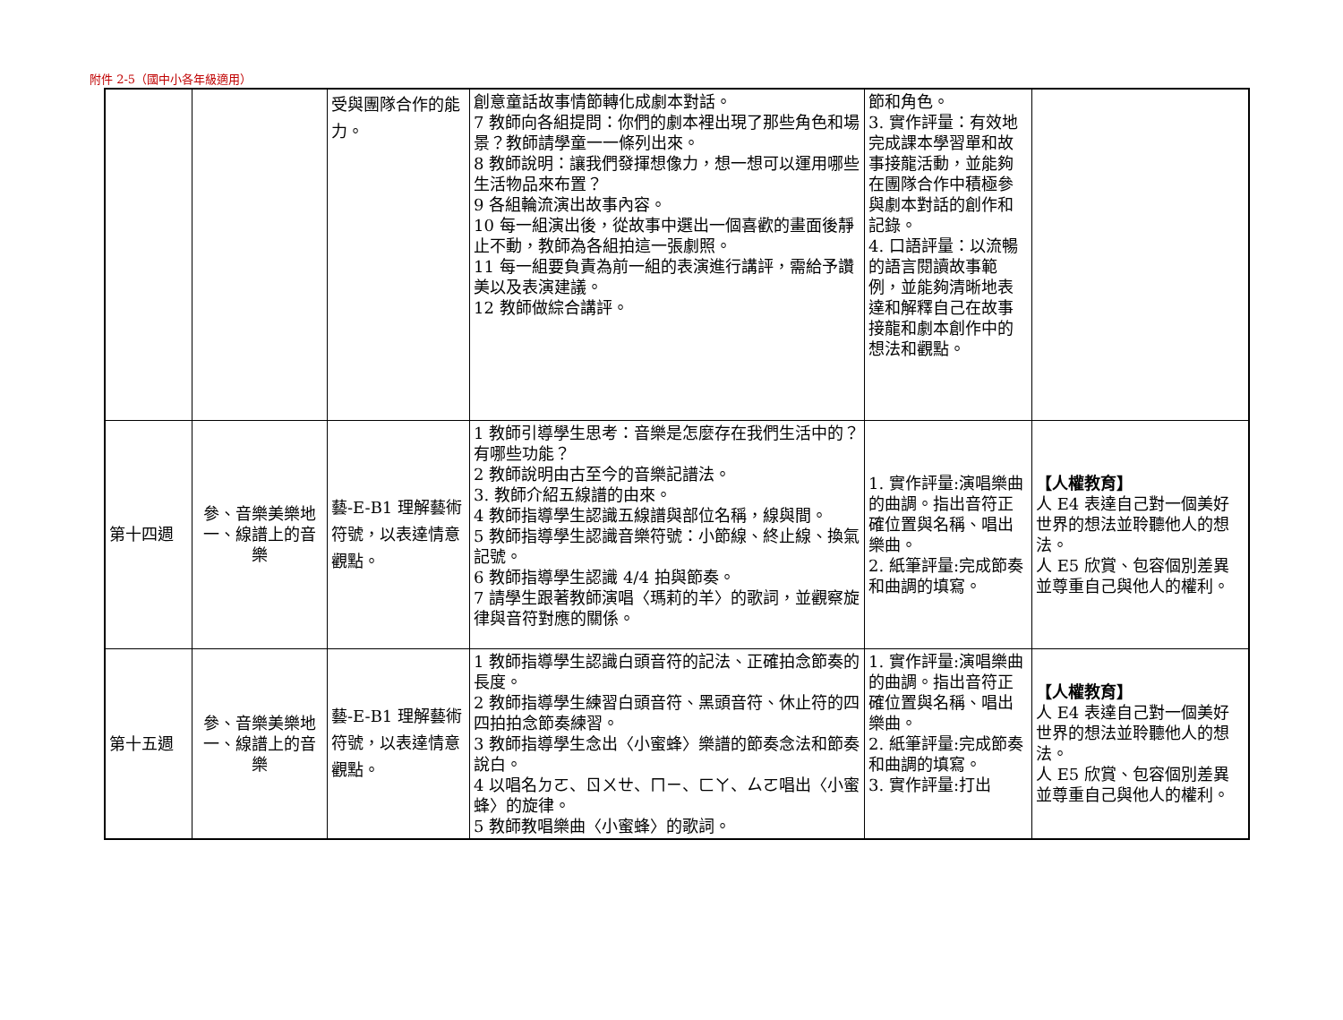附件 2-5（國中小各年級適用）
| | | 受與團隊合作的能力。 | 創意童話故事情節轉化成劇本對話。 7 教師向各組提問：你們的劇本裡出現了那些角色和場景？教師請學童一一條列出來。 8 教師說明：讓我們發揮想像力，想一想可以運用哪些生活物品來布置？ 9 各組輪流演出故事內容。 10 每一組演出後，從故事中選出一個喜歡的畫面後靜止不動，教師為各組拍這一張劇照。 11 每一組要負責為前一組的表演進行講評，需給予讚美以及表演建議。 12 教師做綜合講評。 | 節和角色。 3. 實作評量：有效地完成課本學習單和故事接龍活動，並能夠在團隊合作中積極參與劇本對話的創作和記錄。 4. 口語評量：以流暢的語言閱讀故事範例，並能夠清晰地表達和解釋自己在故事接龍和劇本創作中的想法和觀點。 | |
| 第十四週 | 參、音樂美樂地 一、線譜上的音樂 | 藝-E-B1 理解藝術符號，以表達情意觀點。 | 1 教師引導學生思考：音樂是怎麼存在我們生活中的？有哪些功能？ 2 教師說明由古至今的音樂記譜法。 3. 教師介紹五線譜的由來。 4 教師指導學生認識五線譜與部位名稱，線與間。 5 教師指導學生認識音樂符號：小節線、終止線、換氣記號。 6 教師指導學生認識 4/4 拍與節奏。 7 請學生跟著教師演唱〈瑪莉的羊〉的歌詞，並觀察旋律與音符對應的關係。 | 1. 實作評量:演唱樂曲的曲調。指出音符正確位置與名稱、唱出樂曲。 2. 紙筆評量:完成節奏和曲調的填寫。 | 【人權教育】 人 E4 表達自己對一個美好世界的想法並聆聽他人的想法。 人 E5 欣賞、包容個別差異並尊重自己與他人的權利。 |
| 第十五週 | 參、音樂美樂地 一、線譜上的音樂 | 藝-E-B1 理解藝術符號，以表達情意觀點。 | 1 教師指導學生認識白頭音符的記法、正確拍念節奏的長度。 2 教師指導學生練習白頭音符、黑頭音符、休止符的四四拍拍念節奏練習。 3 教師指導學生念出〈小蜜蜂〉樂譜的節奏念法和節奏說白。 4 以唱名ㄉㄛ、ㄖㄨㄝ、ㄇㄧ、ㄈㄚ、ㄙㄛ唱出〈小蜜蜂〉的旋律。 5 教師教唱樂曲〈小蜜蜂〉的歌詞。 | 1. 實作評量:演唱樂曲的曲調。指出音符正確位置與名稱、唱出樂曲。 2. 紙筆評量:完成節奏和曲調的填寫。 3. 實作評量:打出 | 【人權教育】 人 E4 表達自己對一個美好世界的想法並聆聽他人的想法。 人 E5 欣賞、包容個別差異並尊重自己與他人的權利。 |